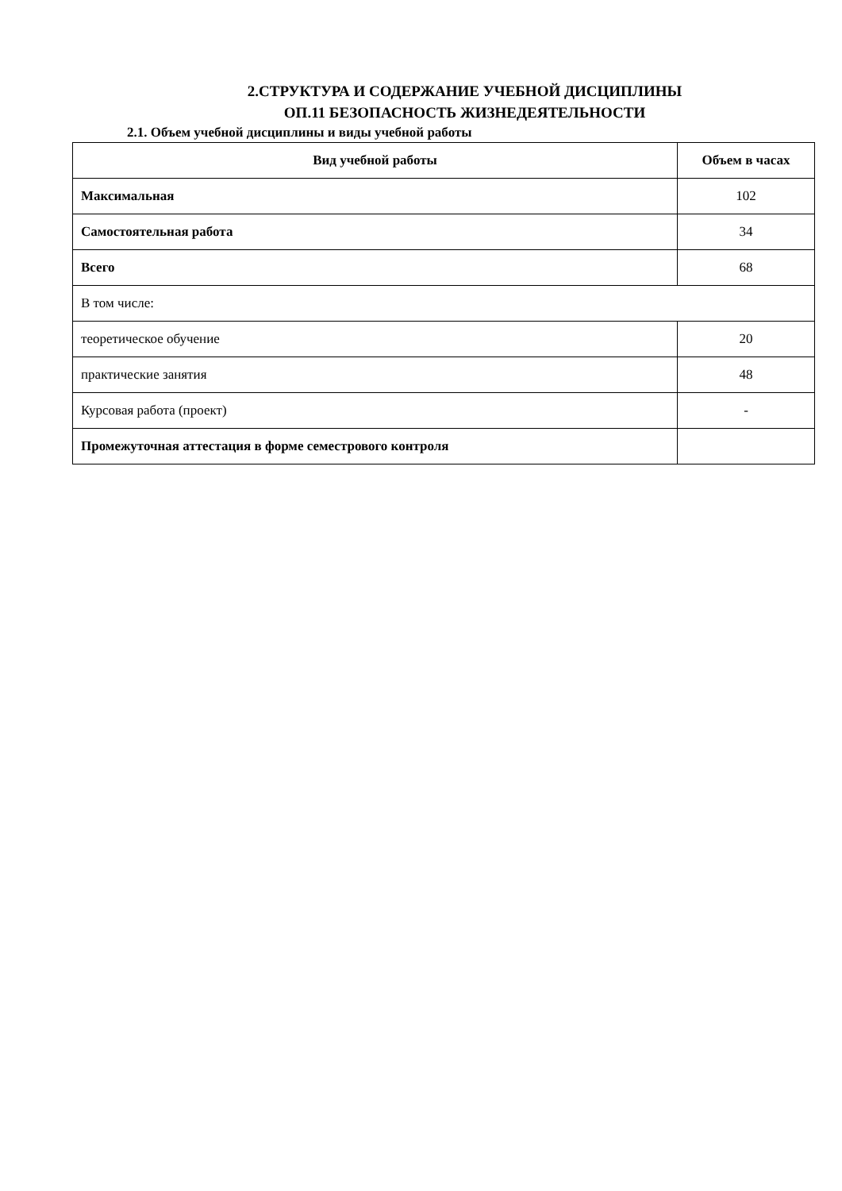2.СТРУКТУРА И СОДЕРЖАНИЕ УЧЕБНОЙ ДИСЦИПЛИНЫ
ОП.11 БЕЗОПАСНОСТЬ ЖИЗНЕДЕЯТЕЛЬНОСТИ
2.1. Объем учебной дисциплины и виды учебной работы
| Вид учебной работы | Объем в часах |
| --- | --- |
| Максимальная | 102 |
| Самостоятельная работа | 34 |
| Всего | 68 |
| В том числе: | |
| теоретическое обучение | 20 |
| практические занятия | 48 |
| Курсовая работа (проект) | - |
| Промежуточная аттестация в форме семестрового контроля | |